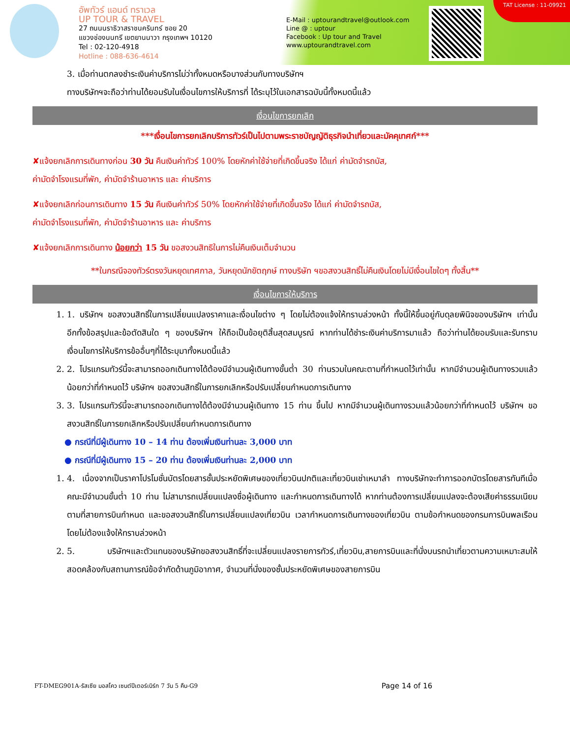อัพทัวร์ แอนด์ ทราเวล
UP TOUR & TRAVEL
27 ถนนนราธิวาสราชนครินทร์ ซอย 20
แขวงช่องนนทรี เขตยานนาวา กรุงเทพฯ 10120
Tel : 02-120-4918
Hotline : 088-636-4614
E-Mail : uptourandtravel@outlook.com
Line @ : uptour
Facebook : Up tour and Travel
www.uptourandtravel.com
TAT License : 11-09921
3. เมื่อท่านตกลงชำระเงินค่าบริการไม่ว่าทั้งหมดหรือบางส่วนกับทางบริษัทฯ
ทางบริษัทฯจะถือว่าท่านได้ยอมรับในเงื่อนไขการให้บริการที่ ได้ระบุไว้ในเอกสารฉบับนี้ทั้งหมดนี้แล้ว
เงื่อนไขการยกเลิก
***เงื่อนไขการยกเลิกบริการทัวร์เป็นไปตามพระราชบัญญัติธุรกิจนำเที่ยวและมัคคุเทศก์***
✘แจ้งยกเลิกการเดินทางก่อน 30 วัน คืนเงินค่าทัวร์ 100% โดยหักค่าใช้จ่ายที่เกิดขึ้นจริง ได้แก่ ค่ามัดจำรถบัส,
ค่ามัดจำโรงแรมที่พัก, ค่ามัดจำร้านอาหาร และ ค่าบริการ
✘แจ้งยกเลิกก่อนการเดินทาง 15 วัน คืนเงินค่าทัวร์ 50% โดยหักค่าใช้จ่ายที่เกิดขึ้นจริง ได้แก่ ค่ามัดจำรถบัส,
ค่ามัดจำโรงแรมที่พัก, ค่ามัดจำร้านอาหาร และ ค่าบริการ
✘แจ้งยกเลิกการเดินทาง น้อยกว่า 15 วัน ขอสงวนสิทธิในการไม่คืนเงินเต็มจำนวน
**ในกรณีจองทัวร์ตรงวันหยุดเทศกาล, วันหยุดนักขัตฤกษ์ ทางบริษัท ฯขอสงวนสิทธิ์ไม่คืนเงินโดยไม่มีเงื่อนไขใดๆ ทั้งสิ้น**
เงื่อนไขการให้บริการ
1. 1. บริษัทฯ ขอสงวนสิทธิ์ในการเปลี่ยนแปลงราคาและเงื่อนไขต่าง ๆ โดยไม่ต้องแจ้งให้ทราบล่วงหน้า ทั้งนี้ให้ขึ้นอยู่กับดุลยพินิจของบริษัทฯ เท่านั้น อีกทั้งข้อสรุปและข้อตัดสินใด ๆ ของบริษัทฯ ให้ถือเป็นข้อยุติสิ้นสุดสมบูรณ์ หากท่านได้ชำระเงินค่าบริการมาแล้ว ถือว่าท่านได้ยอมรับและรับทราบเงื่อนไขการให้บริการข้ออื่นๆที่ได้ระบุมาทั้งหมดนี้แล้ว
2. 2. โปรแกรมทัวร์นี้จะสามารถออกเดินทางได้ต้องมีจำนวนผู้เดินทางขั้นต่ำ 30 ท่านรวมในคณะตามที่กำหนดไว้เท่านั้น หากมีจำนวนผู้เดินทางรวมแล้วน้อยกว่าที่กำหนดไว้ บริษัทฯ ขอสงวนสิทธิ์ในการยกเลิกหรือปรับเปลี่ยนกำหนดการเดินทาง
3. 3. โปรแกรมทัวร์นี้จะสามารถออกเดินทางได้ต้องมีจำนวนผู้เดินทาง 15 ท่าน ขึ้นไป หากมีจำนวนผู้เดินทางรวมแล้วน้อยกว่าที่กำหนดไว้ บริษัทฯ ขอสงวนสิทธิ์ในการยกเลิกหรือปรับเปลี่ยนกำหนดการเดินทาง
● กรณีที่มีผู้เดินทาง 10 – 14 ท่าน ต้องเพิ่มเงินท่านละ 3,000 บาท
● กรณีที่มีผู้เดินทาง 15 – 20 ท่าน ต้องเพิ่มเงินท่านละ 2,000 บาท
1. 4. เนื่องจากเป็นราคาโปรโมชั่นบัตรโดยสารชั้นประหยัดพิเศษของเที่ยวบินปกติและเที่ยวบินเช่าเหมาลำ ทางบริษัทจะทำการออกบัตรโดยสารทันทีเมื่อคณะมีจำนวนขั้นต่ำ 10 ท่าน ไม่สามารถเปลี่ยนแปลงชื่อผู้เดินทาง และกำหนดการเดินทางได้ หากท่านต้องการเปลี่ยนแปลงจะต้องเสียค่าธรรมเนียมตามที่สายการบินกำหนด และขอสงวนสิทธิ์ในการเปลี่ยนแปลงเที่ยวบิน เวลากำหนดการเดินทางของเที่ยวบิน ตามข้อกำหนดของกรมการบินพลเรือนโดยไม่ต้องแจ้งให้ทราบล่วงหน้า
2. 5. บริษัทฯและตัวแทนของบริษัทขอสงวนสิทธิ์ที่จะเปลี่ยนแปลงรายการทัวร์,เที่ยวบิน,สายการบินและที่นั่งบนรถนำเที่ยวตามความเหมาะสมให้สอดคล้องกับสถานการณ์ข้อจำกัดด้านภูมิอากาศ, จำนวนที่นั่งของชั้นประหยัดพิเศษของสายการบิน
FT-DMEG901A-รัสเซีย มอสโคว เซนต์ปีเตอร์เบิร์ก 7 วัน 5 คืน-G9 Page 14 of 16